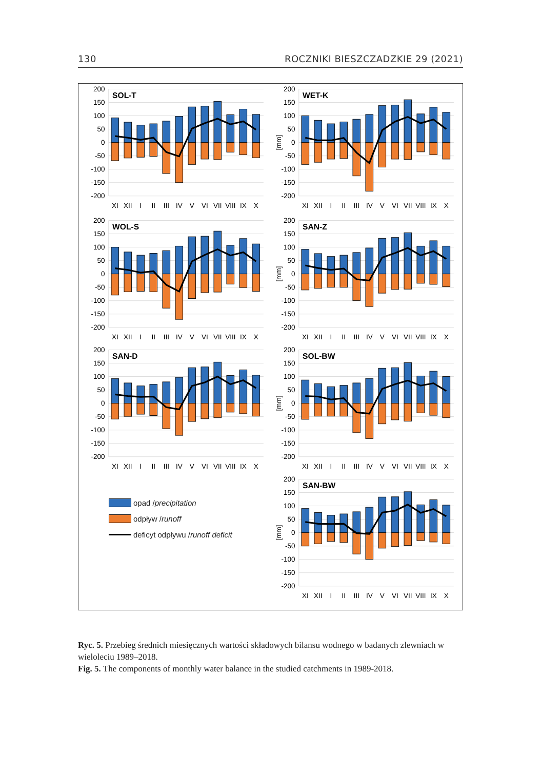130 ROCZNIKI BIESZCZADZKIE 29 (2021)
200
150
100
50
0
-50
-100
-150
-200
SOL-T
XI
XII
I
II
III
IV
V
VI
VII
VIII
IX
X
[mm]
200
150
100
50
0
-50
-100
-150
-200
WET-K
XI
XII
I
II
III
IV
V
VI
VII
VIII
IX
X
200
150
100
50
0
-50
-100
-150
-200
WOL-S
XI
XII
I
II
III
IV
V
VI
VII
VIII
IX
X
[mm]
200
150
100
50
0
-50
-100
-150
-200
SAN-Z
XI
XII
I
II
III
IV
V
VI
VII
VIII
IX
X
200
150
100
50
0
-50
-100
-150
-200
SAN-D
XI
XII
I
II
III
IV
V
VI
VII
VIII
IX
X
[mm]
200
150
100
50
0
-50
-100
-150
-200
SOL-BW
XI
XII
I
II
III
IV
V
VI
VII
VIII
IX
X
opad / precipitation
odpływ / runoff
deficyt odpływu / runoff deficit
[mm]
200
150
100
50
0
-50
-100
-150
-200
SAN-BW
XI
XII
I
II
III
IV
V
VI
VII
VIII
IX
X
Ryc. 5. Przebieg średnich miesięcznych wartości składowych bilansu wodnego w badanych zlewniach w wieloleciu 1989–2018.
Fig. 5. The components of monthly water balance in the studied catchments in 1989-2018.